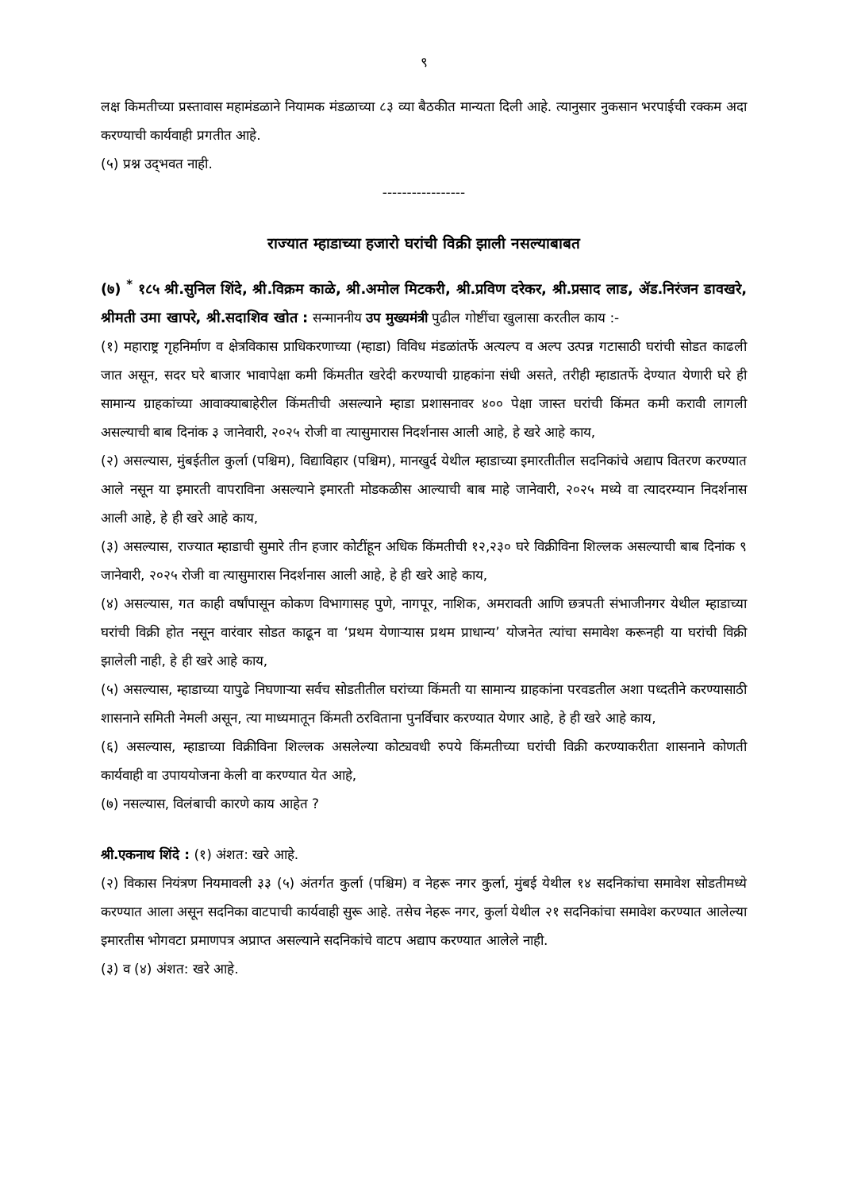९
लक्ष किमतीच्या प्रस्तावास महामंडळाने नियामक मंडळाच्या ८३ व्या बैठकीत मान्यता दिली आहे. त्यानुसार नुकसान भरपाईची रक्कम अदा करण्याची कार्यवाही प्रगतीत आहे.
(५) प्रश्न उद्‌भवत नाही.
-----------------
राज्यात म्हाडाच्या हजारो घरांची विक्री झाली नसल्याबाबत
(७) <sup>*</sup> १८५ श्री.सुनिल शिंदे, श्री.विक्रम काळे, श्री.अमोल मिटकरी, श्री.प्रविण दरेकर, श्री.प्रसाद लाड, ॲड.निरंजन डावखरे, श्रीमती उमा खापरे, श्री.सदाशिव खोत : सन्माननीय उप मुख्यमंत्री पुढील गोष्टींचा खुलासा करतील काय :-
(१) महाराष्ट्र गृहनिर्माण व क्षेत्रविकास प्राधिकरणाच्या (म्हाडा) विविध मंडळांतर्फे अत्यल्प व अल्प उत्पन्न गटासाठी घरांची सोडत काढली जात असून, सदर घरे बाजार भावापेक्षा कमी किंमतीत खरेदी करण्याची ग्राहकांना संधी असते, तरीही म्हाडातर्फे देण्यात येणारी घरे ही सामान्य ग्राहकांच्या आवाक्याबाहेरील किंमतीची असल्याने म्हाडा प्रशासनावर ४०० पेक्षा जास्त घरांची किंमत कमी करावी लागली असल्याची बाब दिनांक ३ जानेवारी, २०२५ रोजी वा त्यासुमारास निदर्शनास आली आहे, हे खरे आहे काय,
(२) असल्यास, मुंबईतील कुर्ला (पश्चिम), विद्याविहार (पश्चिम), मानखुर्द येथील म्हाडाच्या इमारतीतील सदनिकांचे अद्याप वितरण करण्यात आले नसून या इमारती वापराविना असल्याने इमारती मोडकळीस आल्याची बाब माहे जानेवारी, २०२५ मध्ये वा त्यादरम्यान निदर्शनास आली आहे, हे ही खरे आहे काय,
(३) असल्यास, राज्यात म्हाडाची सुमारे तीन हजार कोटींहून अधिक किंमतीची १२,२३० घरे विक्रीविना शिल्लक असल्याची बाब दिनांक ९ जानेवारी, २०२५ रोजी वा त्यासुमारास निदर्शनास आली आहे, हे ही खरे आहे काय,
(४) असल्यास, गत काही वर्षांपासून कोकण विभागासह पुणे, नागपूर, नाशिक, अमरावती आणि छत्रपती संभाजीनगर येथील म्हाडाच्या घरांची विक्री होत नसून वारंवार सोडत काढून वा ‘प्रथम येणाऱ्यास प्रथम प्राधान्य’ योजनेत त्यांचा समावेश करूनही या घरांची विक्री झालेली नाही, हे ही खरे आहे काय,
(५) असल्यास, म्हाडाच्या यापुढे निघणाऱ्या सर्वच सोडतीतील घरांच्या किंमती या सामान्य ग्राहकांना परवडतील अशा पध्दतीने करण्यासाठी शासनाने समिती नेमली असून, त्या माध्यमातून किंमती ठरविताना पुनर्विचार करण्यात येणार आहे, हे ही खरे आहे काय,
(६) असल्यास, म्हाडाच्या विक्रीविना शिल्लक असलेल्या कोट्यवधी रुपये किंमतीच्या घरांची विक्री करण्याकरीता शासनाने कोणती कार्यवाही वा उपाययोजना केली वा करण्यात येत आहे,
(७) नसल्यास, विलंबाची कारणे काय आहेत ?
श्री.एकनाथ शिंदे : (१) अंशत: खरे आहे.
(२) विकास नियंत्रण नियमावली ३३ (५) अंतर्गत कुर्ला (पश्चिम) व नेहरू नगर कुर्ला, मुंबई येथील १४ सदनिकांचा समावेश सोडतीमध्ये करण्यात आला असून सदनिका वाटपाची कार्यवाही सुरू आहे. तसेच नेहरू नगर, कुर्ला येथील २१ सदनिकांचा समावेश करण्यात आलेल्या इमारतीस भोगवटा प्रमाणपत्र अप्राप्त असल्याने सदनिकांचे वाटप अद्याप करण्यात आलेले नाही.
(३) व (४) अंशत: खरे आहे.